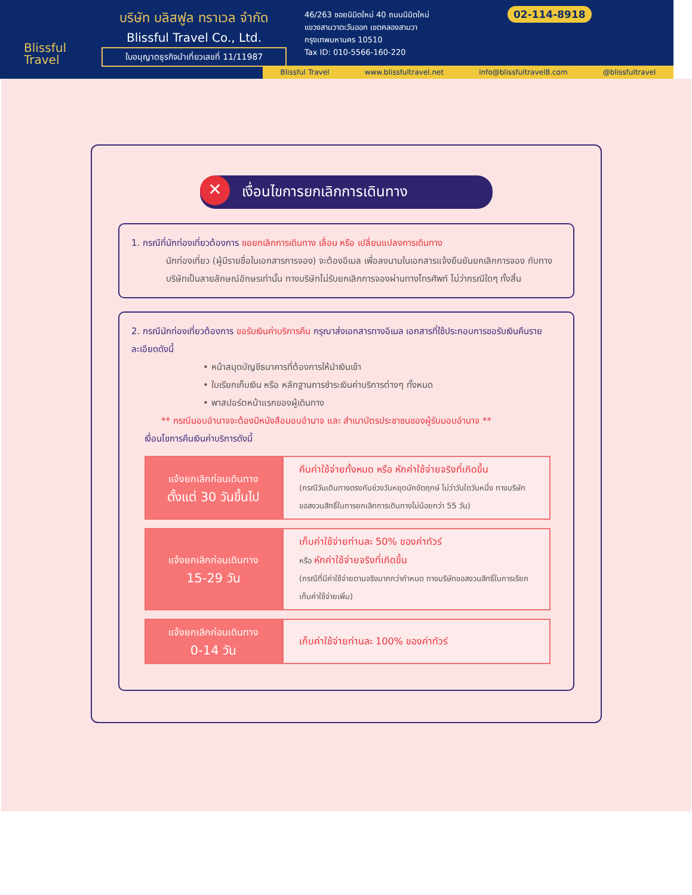Blissful
Travel
บริษัท บลิสฟูล ทราเวล จำกัด
Blissful Travel Co., Ltd.
ใบอนุญาตธุรกิจนำเที่ยวเลขที่ 11/11987
46/263 ซอยนิมิตใหม่ 40 ถนนนิมิตใหม่
แขวงสามวาตะวันออก เขตคลองสามวา
กรุงเทพมหานคร 10510
Tax ID: 010-5566-160-220
02-114-8918
Blissful Travel www.blissfultravel.net info@blissfultravel8.com @blissfultravel
✕ เงื่อนไขการยกเลิกการเดินทาง
1. กรณีที่นักท่องเที่ยวต้องการ ขอยกเลิกการเดินทาง เลื่อน หรือ เปลี่ยนแปลงการเดินทาง
นักท่องเที่ยว (ผู้มีรายชื่อในเอกสารการจอง) จะต้องอีเมล เพื่อลงนามในเอกสารแจ้งยืนยันยกเลิกการจอง กับทางบริษัทเป็นลายลักษณ์อักษรเท่านั้น ทางบริษัทไม่รับยกเลิกการจองผ่านทางโทรศัพท์ ไม่ว่ากรณีใดๆ ทั้งสิ้น
2. กรณีนักท่องเที่ยวต้องการ ขอรับเงินค่าบริการคืน กรุณาส่งเอกสารทางอีเมล เอกสารที่ใช้ประกอบการขอรับเงินคืนรายละเอียดดังนี้
• หน้าสมุดบัญชีธนาคารที่ต้องการให้นำเงินเข้า
• ใบเรียกเก็บเงิน หรือ หลักฐานการชำระเงินค่าบริการต่างๆ ทั้งหมด
• พาสปอร์ตหน้าแรกของผู้เดินทาง
** กรณีมอบอำนาจจะต้องมีหนังสือมอบอำนาจ และ สำเนาบัตรประชาชนของผู้รับมอบอำนาจ **
เงื่อนไขการคืนเงินค่าบริการดังนี้
| แจ้งยกเลิกก่อนเดินทาง ตั้งแต่ 30 วันขึ้นไป | คืนค่าใช้จ่ายทั้งหมด หรือ หักค่าใช้จ่ายจริงที่เกิดขึ้น (กรณีวันเดินทางตรงกับช่วงวันหยุดนักขัตฤกษ์ ไม่ว่าวันใดวันหนึ่ง ทางบริษัทขอสงวนสิทธิ์ในการยกเลิกการเดินทางไม่น้อยกว่า 55 วัน) |
| แจ้งยกเลิกก่อนเดินทาง 15-29 วัน | เก็บค่าใช้จ่ายท่านละ 50% ของค่าทัวร์ หรือ หักค่าใช้จ่ายจริงที่เกิดขึ้น (กรณีที่มีค่าใช้จ่ายตามจริงมากกว่ากำหนด ทางบริษัทขอสงวนสิทธิ์ในการเรียกเก็บค่าใช้จ่ายเพิ่ม) |
| แจ้งยกเลิกก่อนเดินทาง 0-14 วัน | เก็บค่าใช้จ่ายท่านละ 100% ของค่าทัวร์ |